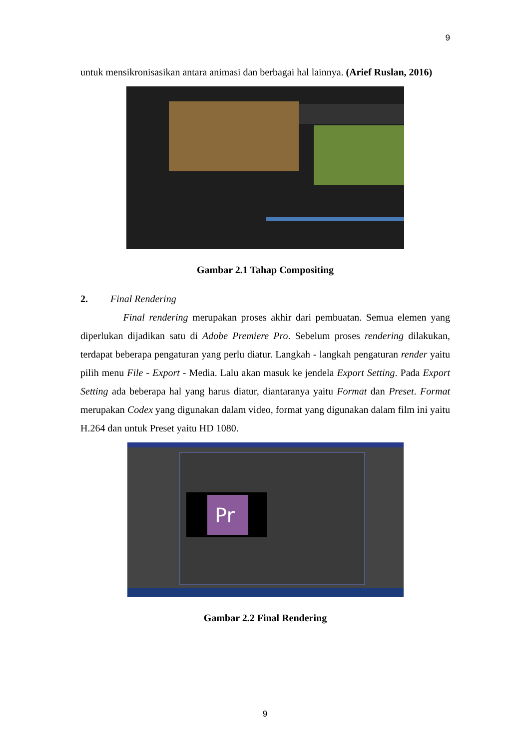9
untuk mensikronisasikan antara animasi dan berbagai hal lainnya. (Arief Ruslan, 2016)
Gambar 2.1 Tahap Compositing
2. Final Rendering
Final rendering merupakan proses akhir dari pembuatan. Semua elemen yang diperlukan dijadikan satu di Adobe Premiere Pro. Sebelum proses rendering dilakukan, terdapat beberapa pengaturan yang perlu diatur. Langkah - langkah pengaturan render yaitu pilih menu File - Export - Media. Lalu akan masuk ke jendela Export Setting. Pada Export Setting ada beberapa hal yang harus diatur, diantaranya yaitu Format dan Preset. Format merupakan Codex yang digunakan dalam video, format yang digunakan dalam film ini yaitu H.264 dan untuk Preset yaitu HD 1080.
Pr
Gambar 2.2 Final Rendering
9